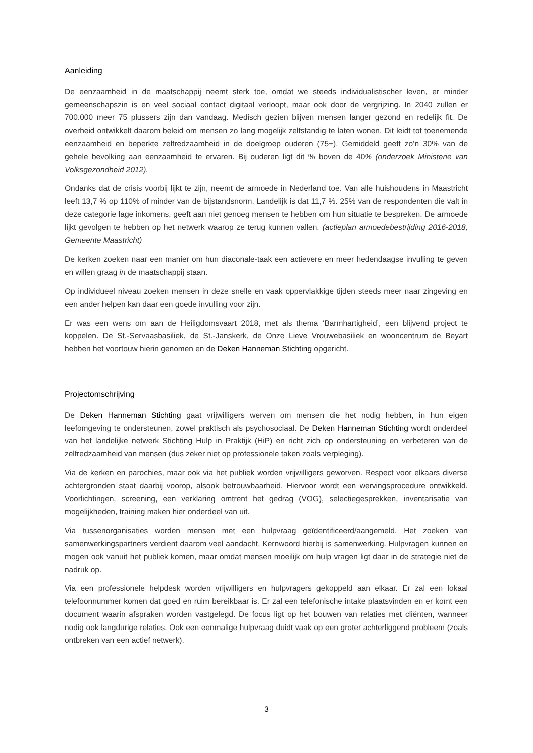Aanleiding
De eenzaamheid in de maatschappij neemt sterk toe, omdat we steeds individualistischer leven, er minder gemeenschapszin is en veel sociaal contact digitaal verloopt, maar ook door de vergrijzing. In 2040 zullen er 700.000 meer 75 plussers zijn dan vandaag. Medisch gezien blijven mensen langer gezond en redelijk fit. De overheid ontwikkelt daarom beleid om mensen zo lang mogelijk zelfstandig te laten wonen. Dit leidt tot toenemende eenzaamheid en beperkte zelfredzaamheid in de doelgroep ouderen (75+). Gemiddeld geeft zo’n 30% van de gehele bevolking aan eenzaamheid te ervaren. Bij ouderen ligt dit % boven de 40% (onderzoek Ministerie van Volksgezondheid 2012).
Ondanks dat de crisis voorbij lijkt te zijn, neemt de armoede in Nederland toe. Van alle huishoudens in Maastricht leeft 13,7 % op 110% of minder van de bijstandsnorm. Landelijk is dat 11,7 %. 25% van de respondenten die valt in deze categorie lage inkomens, geeft aan niet genoeg mensen te hebben om hun situatie te bespreken. De armoede lijkt gevolgen te hebben op het netwerk waarop ze terug kunnen vallen. (actieplan armoedebestrijding 2016-2018, Gemeente Maastricht)
De kerken zoeken naar een manier om hun diaconale-taak een actievere en meer hedendaagse invulling te geven en willen graag in de maatschappij staan.
Op individueel niveau zoeken mensen in deze snelle en vaak oppervlakkige tijden steeds meer naar zingeving en een ander helpen kan daar een goede invulling voor zijn.
Er was een wens om aan de Heiligdomsvaart 2018, met als thema ‘Barmhartigheid’, een blijvend project te koppelen. De St.-Servaasbasiliek, de St.-Janskerk, de Onze Lieve Vrouwebasiliek en wooncentrum de Beyart hebben het voortouw hierin genomen en de Deken Hanneman Stichting opgericht.
Projectomschrijving
De Deken Hanneman Stichting gaat vrijwilligers werven om mensen die het nodig hebben, in hun eigen leefomgeving te ondersteunen, zowel praktisch als psychosociaal. De Deken Hanneman Stichting wordt onderdeel van het landelijke netwerk Stichting Hulp in Praktijk (HiP) en richt zich op ondersteuning en verbeteren van de zelfredzaamheid van mensen (dus zeker niet op professionele taken zoals verpleging).
Via de kerken en parochies, maar ook via het publiek worden vrijwilligers geworven. Respect voor elkaars diverse achtergronden staat daarbij voorop, alsook betrouwbaarheid. Hiervoor wordt een wervingsprocedure ontwikkeld. Voorlichtingen, screening, een verklaring omtrent het gedrag (VOG), selectiegesprekken, inventarisatie van mogelijkheden, training maken hier onderdeel van uit.
Via tussenorganisaties worden mensen met een hulpvraag geïdentificeerd/aangemeld. Het zoeken van samenwerkingspartners verdient daarom veel aandacht. Kernwoord hierbij is samenwerking. Hulpvragen kunnen en mogen ook vanuit het publiek komen, maar omdat mensen moeilijk om hulp vragen ligt daar in de strategie niet de nadruk op.
Via een professionele helpdesk worden vrijwilligers en hulpvragers gekoppeld aan elkaar. Er zal een lokaal telefoonnummer komen dat goed en ruim bereikbaar is. Er zal een telefonische intake plaatsvinden en er komt een document waarin afspraken worden vastgelegd. De focus ligt op het bouwen van relaties met cliënten, wanneer nodig ook langdurige relaties. Ook een eenmalige hulpvraag duidt vaak op een groter achterliggend probleem (zoals ontbreken van een actief netwerk).
3